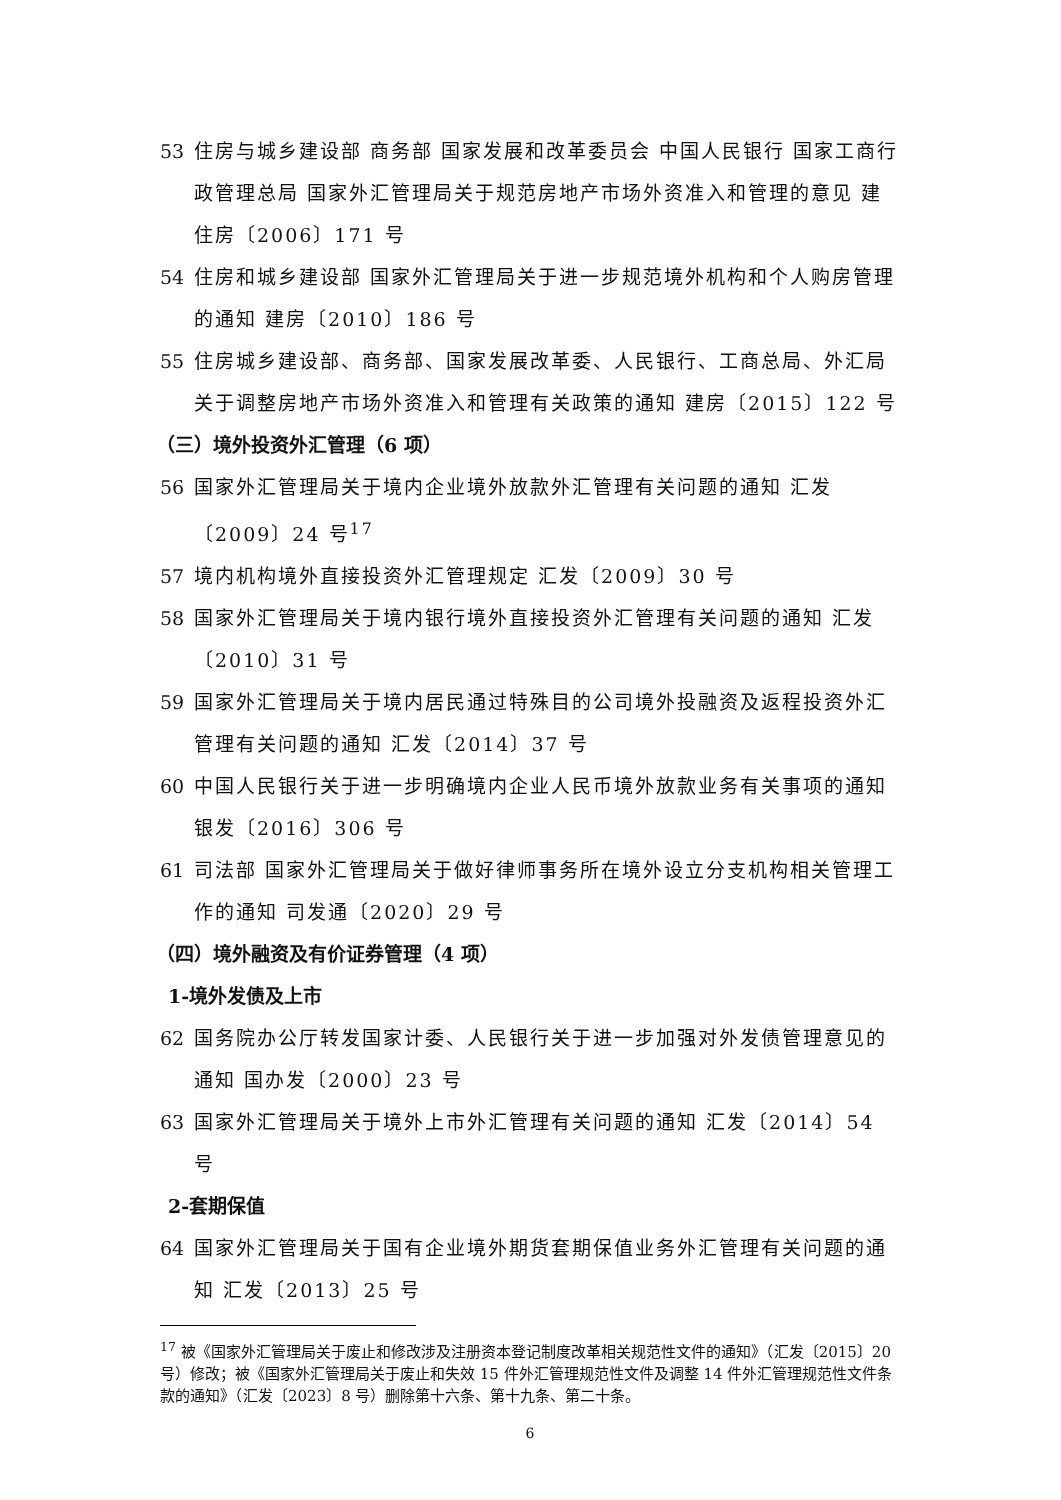53 住房与城乡建设部 商务部 国家发展和改革委员会 中国人民银行 国家工商行政管理总局 国家外汇管理局关于规范房地产市场外资准入和管理的意见 建住房〔2006〕171 号
54 住房和城乡建设部 国家外汇管理局关于进一步规范境外机构和个人购房管理的通知 建房〔2010〕186 号
55 住房城乡建设部、商务部、国家发展改革委、人民银行、工商总局、外汇局关于调整房地产市场外资准入和管理有关政策的通知 建房〔2015〕122 号
（三）境外投资外汇管理（6 项）
56 国家外汇管理局关于境内企业境外放款外汇管理有关问题的通知 汇发〔2009〕24 号<sup>17</sup>
57 境内机构境外直接投资外汇管理规定 汇发〔2009〕30 号
58 国家外汇管理局关于境内银行境外直接投资外汇管理有关问题的通知 汇发〔2010〕31 号
59 国家外汇管理局关于境内居民通过特殊目的公司境外投融资及返程投资外汇管理有关问题的通知 汇发〔2014〕37 号
60 中国人民银行关于进一步明确境内企业人民币境外放款业务有关事项的通知 银发〔2016〕306 号
61 司法部 国家外汇管理局关于做好律师事务所在境外设立分支机构相关管理工作的通知 司发通〔2020〕29 号
（四）境外融资及有价证券管理（4 项）
1-境外发债及上市
62 国务院办公厅转发国家计委、人民银行关于进一步加强对外发债管理意见的通知 国办发〔2000〕23 号
63 国家外汇管理局关于境外上市外汇管理有关问题的通知 汇发〔2014〕54 号
2-套期保值
64 国家外汇管理局关于国有企业境外期货套期保值业务外汇管理有关问题的通知 汇发〔2013〕25 号
<sup>17</sup> 被《国家外汇管理局关于废止和修改涉及注册资本登记制度改革相关规范性文件的通知》（汇发〔2015〕20 号）修改；被《国家外汇管理局关于废止和失效 15 件外汇管理规范性文件及调整 14 件外汇管理规范性文件条款的通知》（汇发〔2023〕8 号）删除第十六条、第十九条、第二十条。
6